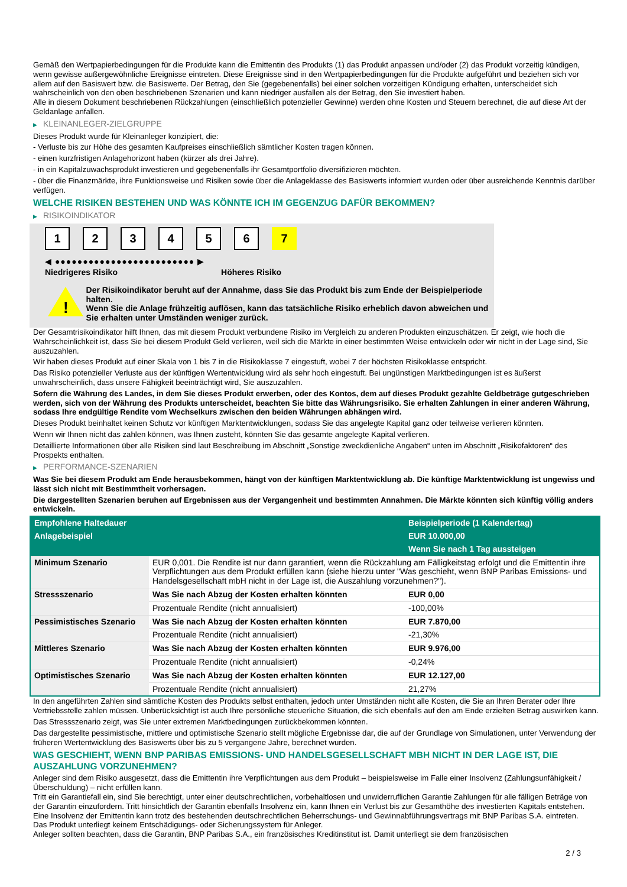Gemäß den Wertpapierbedingungen für die Produkte kann die Emittentin des Produkts (1) das Produkt anpassen und/oder (2) das Produkt vorzeitig kündigen, wenn gewisse außergewöhnliche Ereignisse eintreten. Diese Ereignisse sind in den Wertpapierbedingungen für die Produkte aufgeführt und beziehen sich vor allem auf den Basiswert bzw. die Basiswerte. Der Betrag, den Sie (gegebenenfalls) bei einer solchen vorzeitigen Kündigung erhalten, unterscheidet sich wahrscheinlich von den oben beschriebenen Szenarien und kann niedriger ausfallen als der Betrag, den Sie investiert haben.
Alle in diesem Dokument beschriebenen Rückzahlungen (einschließlich potenzieller Gewinne) werden ohne Kosten und Steuern berechnet, die auf diese Art der Geldanlage anfallen.
▶ KLEINANLEGER-ZIELGRUPPE
Dieses Produkt wurde für Kleinanleger konzipiert, die:
- Verluste bis zur Höhe des gesamten Kaufpreises einschließlich sämtlicher Kosten tragen können.
- einen kurzfristigen Anlagehorizont haben (kürzer als drei Jahre).
- in ein Kapitalzuwachsprodukt investieren und gegebenenfalls ihr Gesamtportfolio diversifizieren möchten.
- über die Finanzmärkte, ihre Funktionsweise und Risiken sowie über die Anlageklasse des Basiswerts informiert wurden oder über ausreichende Kenntnis darüber verfügen.
WELCHE RISIKEN BESTEHEN UND WAS KÖNNTE ICH IM GEGENZUG DAFÜR BEKOMMEN?
▶ RISIKOINDIKATOR
1 2 3 4 5 6 7
◀ ●●●●●●●●●●●●●●●●●●●●●●●●● ▶
Niedrigeres Risiko Höheres Risiko
!
Der Risikoindikator beruht auf der Annahme, dass Sie das Produkt bis zum Ende der Beispielperiode halten.
Wenn Sie die Anlage frühzeitig auflösen, kann das tatsächliche Risiko erheblich davon abweichen und Sie erhalten unter Umständen weniger zurück.
Der Gesamtrisikoindikator hilft Ihnen, das mit diesem Produkt verbundene Risiko im Vergleich zu anderen Produkten einzuschätzen. Er zeigt, wie hoch die Wahrscheinlichkeit ist, dass Sie bei diesem Produkt Geld verlieren, weil sich die Märkte in einer bestimmten Weise entwickeln oder wir nicht in der Lage sind, Sie auszuzahlen.
Wir haben dieses Produkt auf einer Skala von 1 bis 7 in die Risikoklasse 7 eingestuft, wobei 7 der höchsten Risikoklasse entspricht.
Das Risiko potenzieller Verluste aus der künftigen Wertentwicklung wird als sehr hoch eingestuft. Bei ungünstigen Marktbedingungen ist es äußerst unwahrscheinlich, dass unsere Fähigkeit beeinträchtigt wird, Sie auszuzahlen.
Sofern die Währung des Landes, in dem Sie dieses Produkt erwerben, oder des Kontos, dem auf dieses Produkt gezahlte Geldbeträge gutgeschrieben werden, sich von der Währung des Produkts unterscheidet, beachten Sie bitte das Währungsrisiko. Sie erhalten Zahlungen in einer anderen Währung, sodass Ihre endgültige Rendite vom Wechselkurs zwischen den beiden Währungen abhängen wird.
Dieses Produkt beinhaltet keinen Schutz vor künftigen Marktentwicklungen, sodass Sie das angelegte Kapital ganz oder teilweise verlieren könnten.
Wenn wir Ihnen nicht das zahlen können, was Ihnen zusteht, könnten Sie das gesamte angelegte Kapital verlieren.
Detaillierte Informationen über alle Risiken sind laut Beschreibung im Abschnitt „Sonstige zweckdienliche Angaben“ unten im Abschnitt „Risikofaktoren“ des Prospekts enthalten.
▶ PERFORMANCE-SZENARIEN
Was Sie bei diesem Produkt am Ende herausbekommen, hängt von der künftigen Marktentwicklung ab. Die künftige Marktentwicklung ist ungewiss und lässt sich nicht mit Bestimmtheit vorhersagen.
Die dargestellten Szenarien beruhen auf Ergebnissen aus der Vergangenheit und bestimmten Annahmen. Die Märkte könnten sich künftig völlig anders entwickeln.
| Empfohlene Haltedauer | | Beispielperiode (1 Kalendertag) |
| --- | --- | --- |
| Anlagebeispiel | | EUR 10.000,00 |
| | | Wenn Sie nach 1 Tag aussteigen |
| Minimum Szenario | EUR 0,001. Die Rendite ist nur dann garantiert, wenn die Rückzahlung am Fälligkeitstag erfolgt und die Emittentin ihre Verpflichtungen aus dem Produkt erfüllen kann (siehe hierzu unter "Was geschieht, wenn BNP Paribas Emissions- und Handelsgesellschaft mbH nicht in der Lage ist, die Auszahlung vorzunehmen?"). | |
| Stressszenario | Was Sie nach Abzug der Kosten erhalten könnten | EUR 0,00 |
| | Prozentuale Rendite (nicht annualisiert) | -100,00% |
| Pessimistisches Szenario | Was Sie nach Abzug der Kosten erhalten könnten | EUR 7.870,00 |
| | Prozentuale Rendite (nicht annualisiert) | -21,30% |
| Mittleres Szenario | Was Sie nach Abzug der Kosten erhalten könnten | EUR 9.976,00 |
| | Prozentuale Rendite (nicht annualisiert) | -0,24% |
| Optimistisches Szenario | Was Sie nach Abzug der Kosten erhalten könnten | EUR 12.127,00 |
| | Prozentuale Rendite (nicht annualisiert) | 21,27% |
In den angeführten Zahlen sind sämtliche Kosten des Produkts selbst enthalten, jedoch unter Umständen nicht alle Kosten, die Sie an Ihren Berater oder Ihre Vertriebsstelle zahlen müssen. Unberücksichtigt ist auch Ihre persönliche steuerliche Situation, die sich ebenfalls auf den am Ende erzielten Betrag auswirken kann.
Das Stressszenario zeigt, was Sie unter extremen Marktbedingungen zurückbekommen könnten.
Das dargestellte pessimistische, mittlere und optimistische Szenario stellt mögliche Ergebnisse dar, die auf der Grundlage von Simulationen, unter Verwendung der früheren Wertentwicklung des Basiswerts über bis zu 5 vergangene Jahre, berechnet wurden.
WAS GESCHIEHT, WENN BNP PARIBAS EMISSIONS- UND HANDELSGESELLSCHAFT MBH NICHT IN DER LAGE IST, DIE AUSZAHLUNG VORZUNEHMEN?
Anleger sind dem Risiko ausgesetzt, dass die Emittentin ihre Verpflichtungen aus dem Produkt – beispielsweise im Falle einer Insolvenz (Zahlungsunfähigkeit / Überschuldung) – nicht erfüllen kann.
Tritt ein Garantiefall ein, sind Sie berechtigt, unter einer deutschrechtlichen, vorbehaltlosen und unwiderruflichen Garantie Zahlungen für alle fälligen Beträge von der Garantin einzufordern. Tritt hinsichtlich der Garantin ebenfalls Insolvenz ein, kann Ihnen ein Verlust bis zur Gesamthöhe des investierten Kapitals entstehen. Eine Insolvenz der Emittentin kann trotz des bestehenden deutschrechtlichen Beherrschungs- und Gewinnabführungsvertrags mit BNP Paribas S.A. eintreten.
Das Produkt unterliegt keinem Entschädigungs- oder Sicherungssystem für Anleger.
Anleger sollten beachten, dass die Garantin, BNP Paribas S.A., ein französisches Kreditinstitut ist. Damit unterliegt sie dem französischen
2 / 3